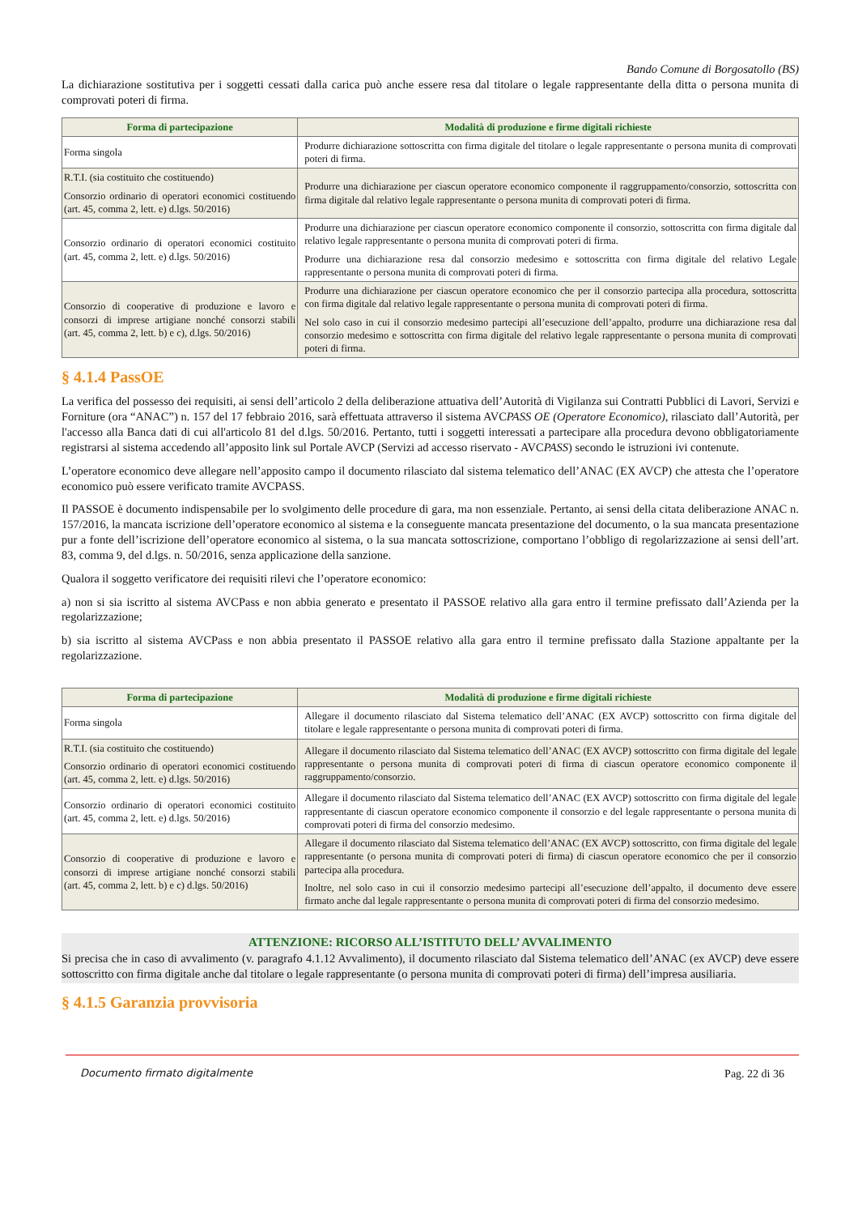Bando Comune di Borgosatollo (BS)
La dichiarazione sostitutiva per i soggetti cessati dalla carica può anche essere resa dal titolare o legale rappresentante della ditta o persona munita di comprovati poteri di firma.
| Forma di partecipazione | Modalità di produzione e firme digitali richieste |
| --- | --- |
| Forma singola | Produrre dichiarazione sottoscritta con firma digitale del titolare o legale rappresentante o persona munita di comprovati poteri di firma. |
| R.T.I. (sia costituito che costituendo) Consorzio ordinario di operatori economici costituendo (art. 45, comma 2, lett. e) d.lgs. 50/2016) | Produrre una dichiarazione per ciascun operatore economico componente il raggruppamento/consorzio, sottoscritta con firma digitale dal relativo legale rappresentante o persona munita di comprovati poteri di firma. |
| Consorzio ordinario di operatori economici costituito (art. 45, comma 2, lett. e) d.lgs. 50/2016) | Produrre una dichiarazione per ciascun operatore economico componente il consorzio, sottoscritta con firma digitale dal relativo legale rappresentante o persona munita di comprovati poteri di firma. Produrre una dichiarazione resa dal consorzio medesimo e sottoscritta con firma digitale del relativo Legale rappresentante o persona munita di comprovati poteri di firma. |
| Consorzio di cooperative di produzione e lavoro e consorzi di imprese artigiane nonché consorzi stabili (art. 45, comma 2, lett. b) e c), d.lgs. 50/2016) | Produrre una dichiarazione per ciascun operatore economico che per il consorzio partecipa alla procedura, sottoscritta con firma digitale dal relativo legale rappresentante o persona munita di comprovati poteri di firma. Nel solo caso in cui il consorzio medesimo partecipi all’esecuzione dell’appalto, produrre una dichiarazione resa dal consorzio medesimo e sottoscritta con firma digitale del relativo legale rappresentante o persona munita di comprovati poteri di firma. |
§ 4.1.4 PassOE
La verifica del possesso dei requisiti, ai sensi dell’articolo 2 della deliberazione attuativa dell’Autorità di Vigilanza sui Contratti Pubblici di Lavori, Servizi e Forniture (ora “ANAC”) n. 157 del 17 febbraio 2016, sarà effettuata attraverso il sistema AVCPASS OE (Operatore Economico), rilasciato dall’Autorità, per l'accesso alla Banca dati di cui all'articolo 81 del d.lgs. 50/2016. Pertanto, tutti i soggetti interessati a partecipare alla procedura devono obbligatoriamente registrarsi al sistema accedendo all’apposito link sul Portale AVCP (Servizi ad accesso riservato - AVCPASS) secondo le istruzioni ivi contenute.
L’operatore economico deve allegare nell’apposito campo il documento rilasciato dal sistema telematico dell’ANAC (EX AVCP) che attesta che l’operatore economico può essere verificato tramite AVCPASS.
Il PASSOE è documento indispensabile per lo svolgimento delle procedure di gara, ma non essenziale. Pertanto, ai sensi della citata deliberazione ANAC n. 157/2016, la mancata iscrizione dell’operatore economico al sistema e la conseguente mancata presentazione del documento, o la sua mancata presentazione pur a fonte dell’iscrizione dell’operatore economico al sistema, o la sua mancata sottoscrizione, comportano l’obbligo di regolarizzazione ai sensi dell’art. 83, comma 9, del d.lgs. n. 50/2016, senza applicazione della sanzione.
Qualora il soggetto verificatore dei requisiti rilevi che l’operatore economico:
a) non si sia iscritto al sistema AVCPass e non abbia generato e presentato il PASSOE relativo alla gara entro il termine prefissato dall’Azienda per la regolarizzazione;
b) sia iscritto al sistema AVCPass e non abbia presentato il PASSOE relativo alla gara entro il termine prefissato dalla Stazione appaltante per la regolarizzazione.
| Forma di partecipazione | Modalità di produzione e firme digitali richieste |
| --- | --- |
| Forma singola | Allegare il documento rilasciato dal Sistema telematico dell’ANAC (EX AVCP) sottoscritto con firma digitale del titolare e legale rappresentante o persona munita di comprovati poteri di firma. |
| R.T.I. (sia costituito che costituendo) Consorzio ordinario di operatori economici costituendo (art. 45, comma 2, lett. e) d.lgs. 50/2016) | Allegare il documento rilasciato dal Sistema telematico dell’ANAC (EX AVCP) sottoscritto con firma digitale del legale rappresentante o persona munita di comprovati poteri di firma di ciascun operatore economico componente il raggruppamento/consorzio. |
| Consorzio ordinario di operatori economici costituito (art. 45, comma 2, lett. e) d.lgs. 50/2016) | Allegare il documento rilasciato dal Sistema telematico dell’ANAC (EX AVCP) sottoscritto con firma digitale del legale rappresentante di ciascun operatore economico componente il consorzio e del legale rappresentante o persona munita di comprovati poteri di firma del consorzio medesimo. |
| Consorzio di cooperative di produzione e lavoro e consorzi di imprese artigiane nonché consorzi stabili (art. 45, comma 2, lett. b) e c) d.lgs. 50/2016) | Allegare il documento rilasciato dal Sistema telematico dell’ANAC (EX AVCP) sottoscritto, con firma digitale del legale rappresentante (o persona munita di comprovati poteri di firma) di ciascun operatore economico che per il consorzio partecipa alla procedura. Inoltre, nel solo caso in cui il consorzio medesimo partecipi all’esecuzione dell’appalto, il documento deve essere firmato anche dal legale rappresentante o persona munita di comprovati poteri di firma del consorzio medesimo. |
ATTENZIONE: RICORSO ALL’ISTITUTO DELL’ AVVALIMENTO
Si precisa che in caso di avvalimento (v. paragrafo 4.1.12 Avvalimento), il documento rilasciato dal Sistema telematico dell’ANAC (ex AVCP) deve essere sottoscritto con firma digitale anche dal titolare o legale rappresentante (o persona munita di comprovati poteri di firma) dell’impresa ausiliaria.
§ 4.1.5 Garanzia provvisoria
Documento firmato digitalmente Pag. 22 di 36